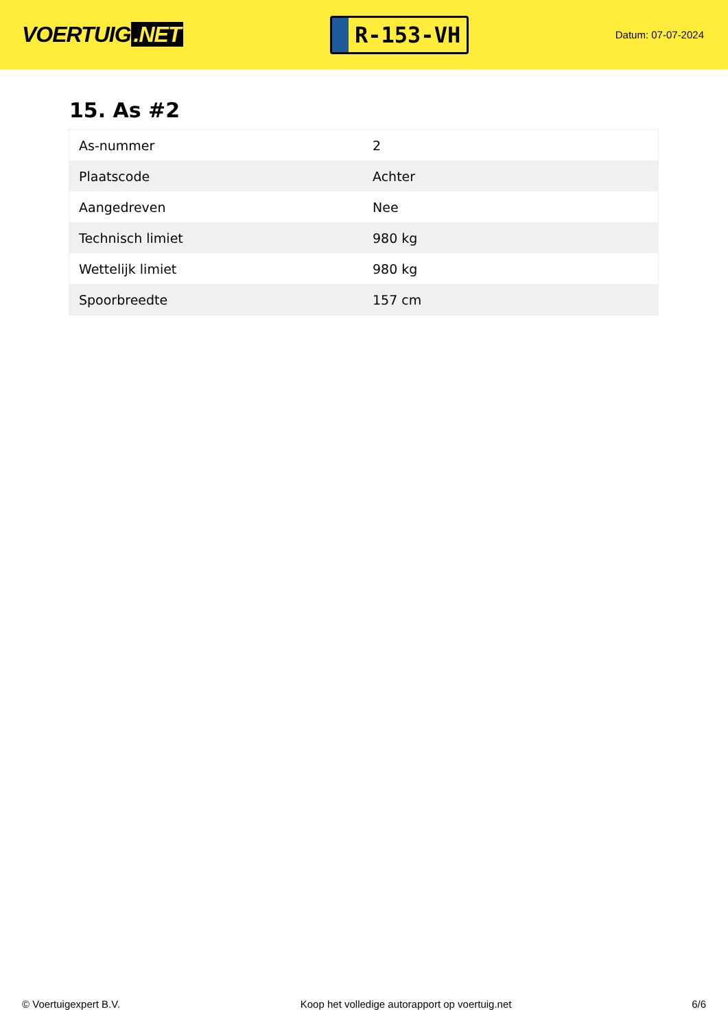VOERTUIG.NET
R-153-VH
Datum: 07-07-2024
15. As #2
| As-nummer | 2 |
| Plaatscode | Achter |
| Aangedreven | Nee |
| Technisch limiet | 980 kg |
| Wettelijk limiet | 980 kg |
| Spoorbreedte | 157 cm |
© Voertuigexpert B.V. Koop het volledige autorapport op voertuig.net 6/6